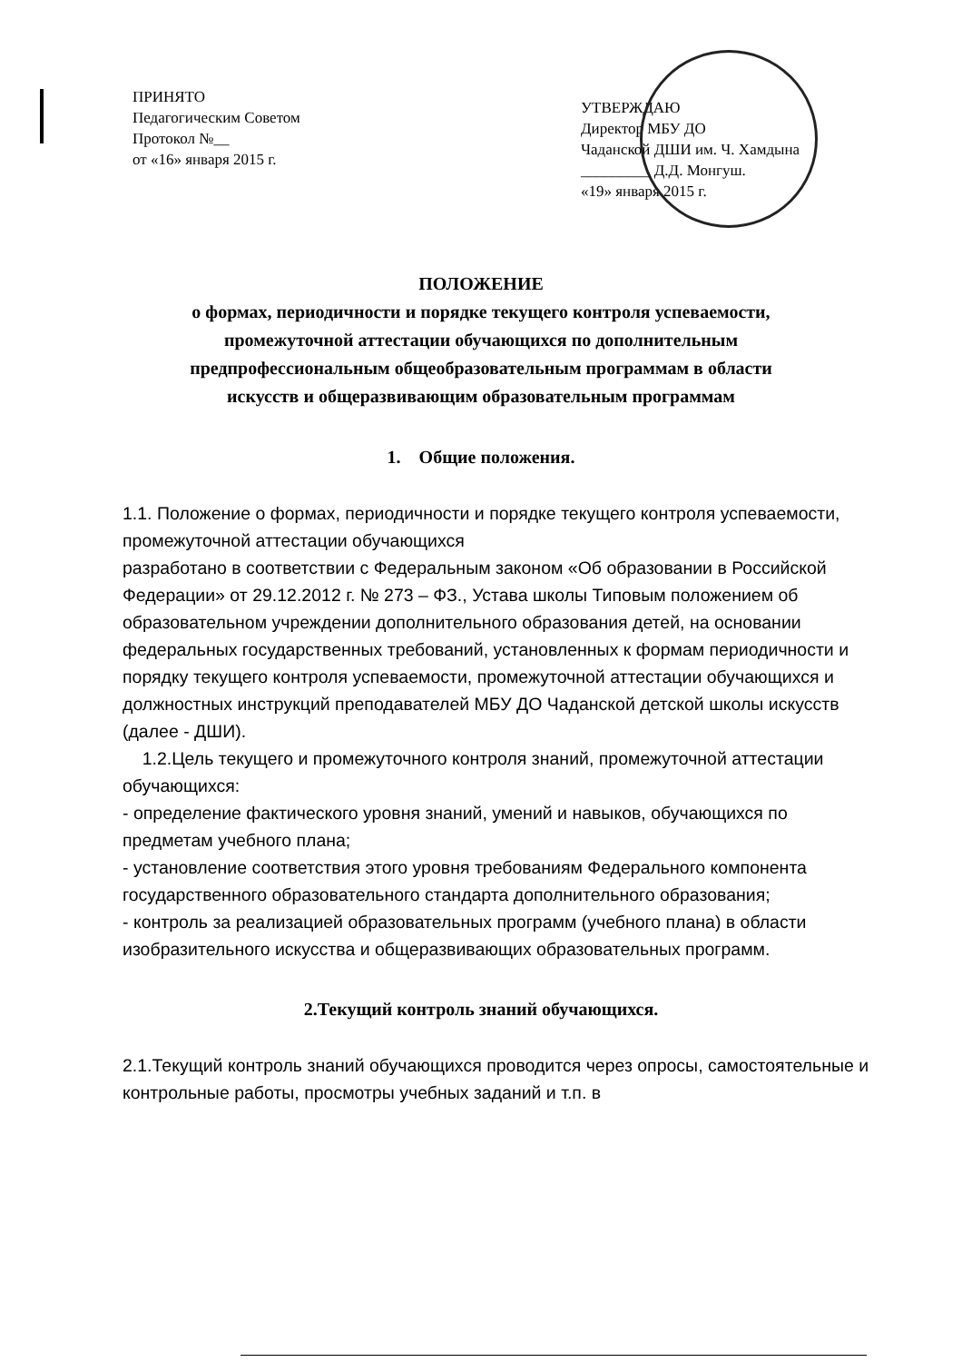ПРИНЯТО
Педагогическим Советом
Протокол №__
от «16» января 2015 г.
УТВЕРЖДАЮ
Директор МБУ ДО
Чаданской ДШИ им. Ч. Хамдына
_________ Д.Д. Монгуш.
«19» января 2015 г.
ПОЛОЖЕНИЕ
о формах, периодичности и порядке текущего контроля успеваемости,
промежуточной аттестации обучающихся по дополнительным
предпрофессиональным общеобразовательным программам в области
искусств и общеразвивающим образовательным программам
1. Общие положения.
1.1. Положение о формах, периодичности и порядке текущего контроля успеваемости, промежуточной аттестации обучающихся
разработано в соответствии с Федеральным законом «Об образовании в Российской Федерации» от 29.12.2012 г. № 273 – ФЗ., Устава школы Типовым положением об образовательном учреждении дополнительного образования детей, на основании федеральных государственных требований, установленных к формам периодичности и порядку текущего контроля успеваемости, промежуточной аттестации обучающихся и должностных инструкций преподавателей МБУ ДО Чаданской детской школы искусств (далее - ДШИ).
1.2.Цель текущего и промежуточного контроля знаний, промежуточной аттестации обучающихся:
- определение фактического уровня знаний, умений и навыков, обучающихся по предметам учебного плана;
- установление соответствия этого уровня требованиям Федерального компонента государственного образовательного стандарта дополнительного образования;
- контроль за реализацией образовательных программ (учебного плана) в области изобразительного искусства и общеразвивающих образовательных программ.
2.Текущий контроль знаний обучающихся.
2.1.Текущий контроль знаний обучающихся проводится через опросы, самостоятельные и контрольные работы, просмотры учебных заданий и т.п. в